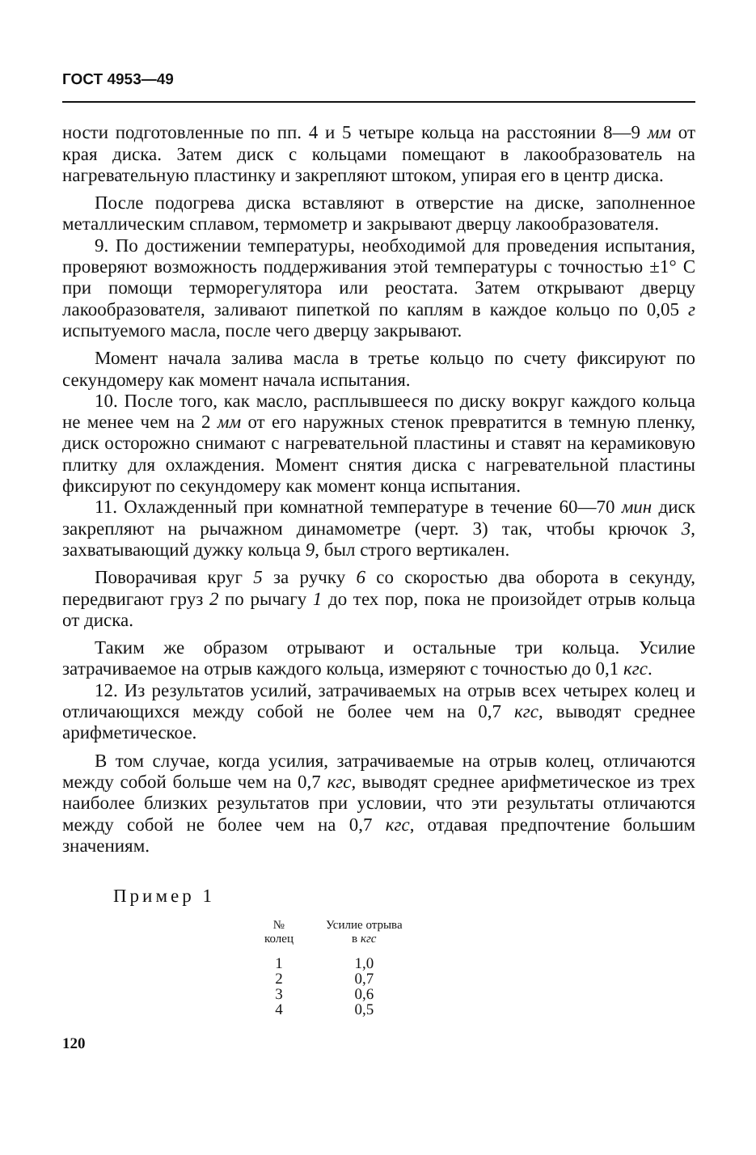ГОСТ 4953—49
ности подготовленные по пп. 4 и 5 четыре кольца на расстоянии 8—9 мм от края диска. Затем диск с кольцами помещают в лакообразователь на нагревательную пластинку и закрепляют штоком, упирая его в центр диска.
После подогрева диска вставляют в отверстие на диске, заполненное металлическим сплавом, термометр и закрывают дверцу лакообразователя.
9. По достижении температуры, необходимой для проведения испытания, проверяют возможность поддерживания этой температуры с точностью ±1° С при помощи терморегулятора или реостата. Затем открывают дверцу лакообразователя, заливают пипеткой по каплям в каждое кольцо по 0,05 г испытуемого масла, после чего дверцу закрывают.
Момент начала залива масла в третье кольцо по счету фиксируют по секундомеру как момент начала испытания.
10. После того, как масло, расплывшееся по диску вокруг каждого кольца не менее чем на 2 мм от его наружных стенок превратится в темную пленку, диск осторожно снимают с нагревательной пластины и ставят на керамиковую плитку для охлаждения. Момент снятия диска с нагревательной пластины фиксируют по секундомеру как момент конца испытания.
11. Охлажденный при комнатной температуре в течение 60—70 мин диск закрепляют на рычажном динамометре (черт. 3) так, чтобы крючок 3, захватывающий дужку кольца 9, был строго вертикален.
Поворачивая круг 5 за ручку 6 со скоростью два оборота в секунду, передвигают груз 2 по рычагу 1 до тех пор, пока не произойдет отрыв кольца от диска.
Таким же образом отрывают и остальные три кольца. Усилие затрачиваемое на отрыв каждого кольца, измеряют с точностью до 0,1 кгс.
12. Из результатов усилий, затрачиваемых на отрыв всех четырех колец и отличающихся между собой не более чем на 0,7 кгс, выводят среднее арифметическое.
В том случае, когда усилия, затрачиваемые на отрыв колец, отличаются между собой больше чем на 0,7 кгс, выводят среднее арифметическое из трех наиболее близких результатов при условии, что эти результаты отличаются между собой не более чем на 0,7 кгс, отдавая предпочтение большим значениям.
Пример 1
| № колец | Усилие отрыва в кгс |
| --- | --- |
| 1 | 1,0 |
| 2 | 0,7 |
| 3 | 0,6 |
| 4 | 0,5 |
120